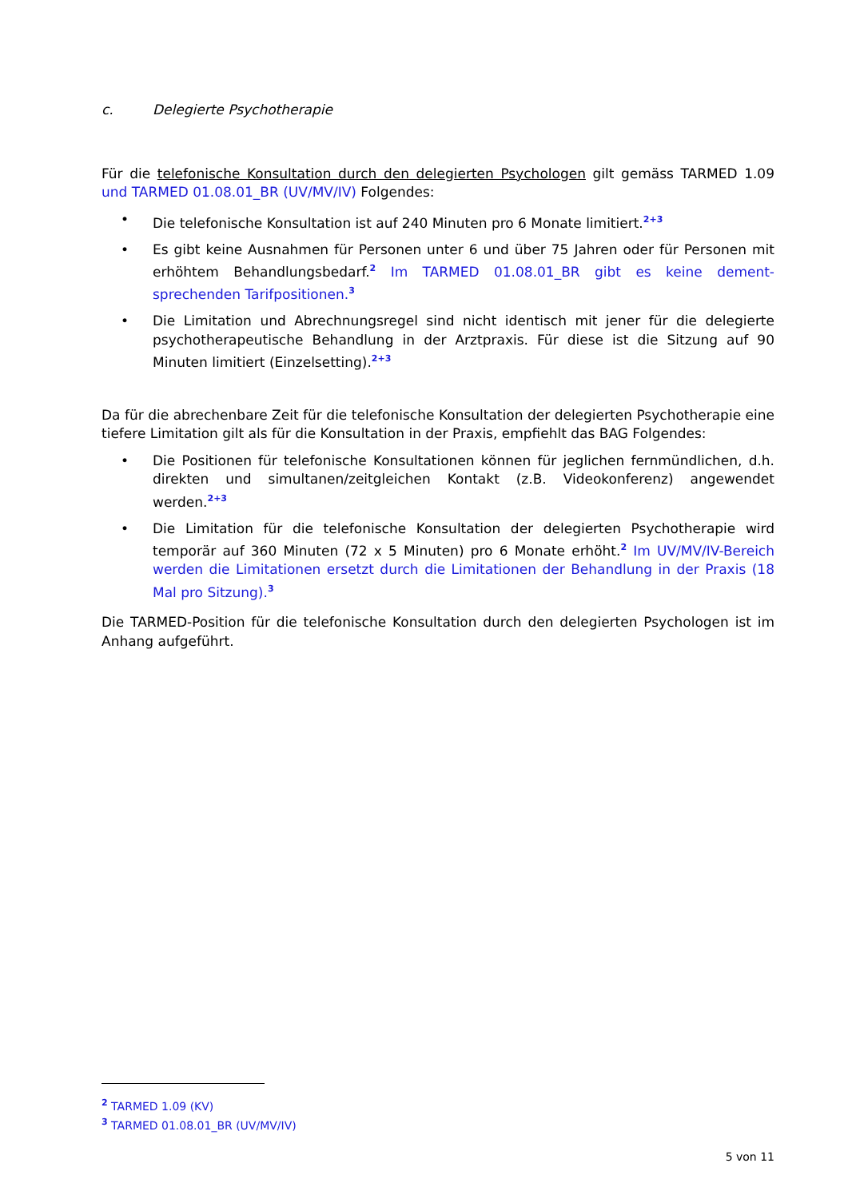c. Delegierte Psychotherapie
Für die telefonische Konsultation durch den delegierten Psychologen gilt gemäss TARMED 1.09 und TARMED 01.08.01_BR (UV/MV/IV) Folgendes:
• Die telefonische Konsultation ist auf 240 Minuten pro 6 Monate limitiert.<sup>2+3</sup>
• Es gibt keine Ausnahmen für Personen unter 6 und über 75 Jahren oder für Personen mit erhöhtem Behandlungsbedarf.<sup>2</sup> Im TARMED 01.08.01_BR gibt es keine dement-sprechenden Tarifpositionen.<sup>3</sup>
• Die Limitation und Abrechnungsregel sind nicht identisch mit jener für die delegierte psychotherapeutische Behandlung in der Arztpraxis. Für diese ist die Sitzung auf 90 Minuten limitiert (Einzelsetting).<sup>2+3</sup>
Da für die abrechenbare Zeit für die telefonische Konsultation der delegierten Psychotherapie eine tiefere Limitation gilt als für die Konsultation in der Praxis, empfiehlt das BAG Folgendes:
• Die Positionen für telefonische Konsultationen können für jeglichen fernmündlichen, d.h. direkten und simultanen/zeitgleichen Kontakt (z.B. Videokonferenz) angewendet werden.<sup>2+3</sup>
• Die Limitation für die telefonische Konsultation der delegierten Psychotherapie wird temporär auf 360 Minuten (72 x 5 Minuten) pro 6 Monate erhöht.<sup>2</sup> Im UV/MV/IV-Bereich werden die Limitationen ersetzt durch die Limitationen der Behandlung in der Praxis (18 Mal pro Sitzung).<sup>3</sup>
Die TARMED-Position für die telefonische Konsultation durch den delegierten Psychologen ist im Anhang aufgeführt.
<sup>2</sup> TARMED 1.09 (KV)
<sup>3</sup> TARMED 01.08.01_BR (UV/MV/IV)
5 von 11